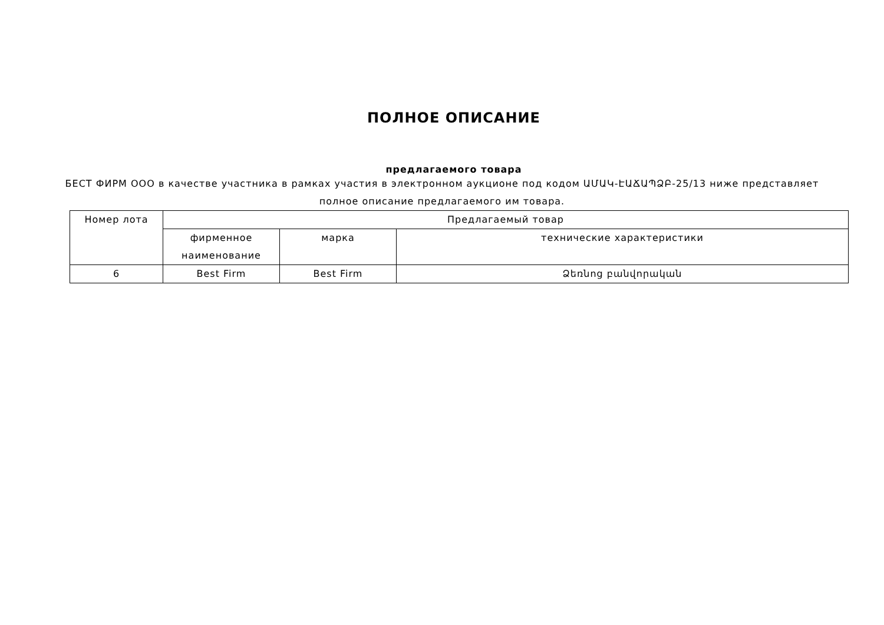ПОЛНОЕ ОПИСАНИЕ
предлагаемого товара
БЕСТ ФИРМ ООО в качестве участника в рамках участия в электронном аукционе под кодом ԱՄԱԿ-ԷԱՃԱՊՁԲ-25/13 ниже представляет полное описание предлагаемого им товара.
| Номер лота | Предлагаемый товар | | |
| --- | --- | --- | --- |
| | фирменное наименование | марка | технические характеристики |
| 6 | Best Firm | Best Firm | Ձեռնոց բանվորական |